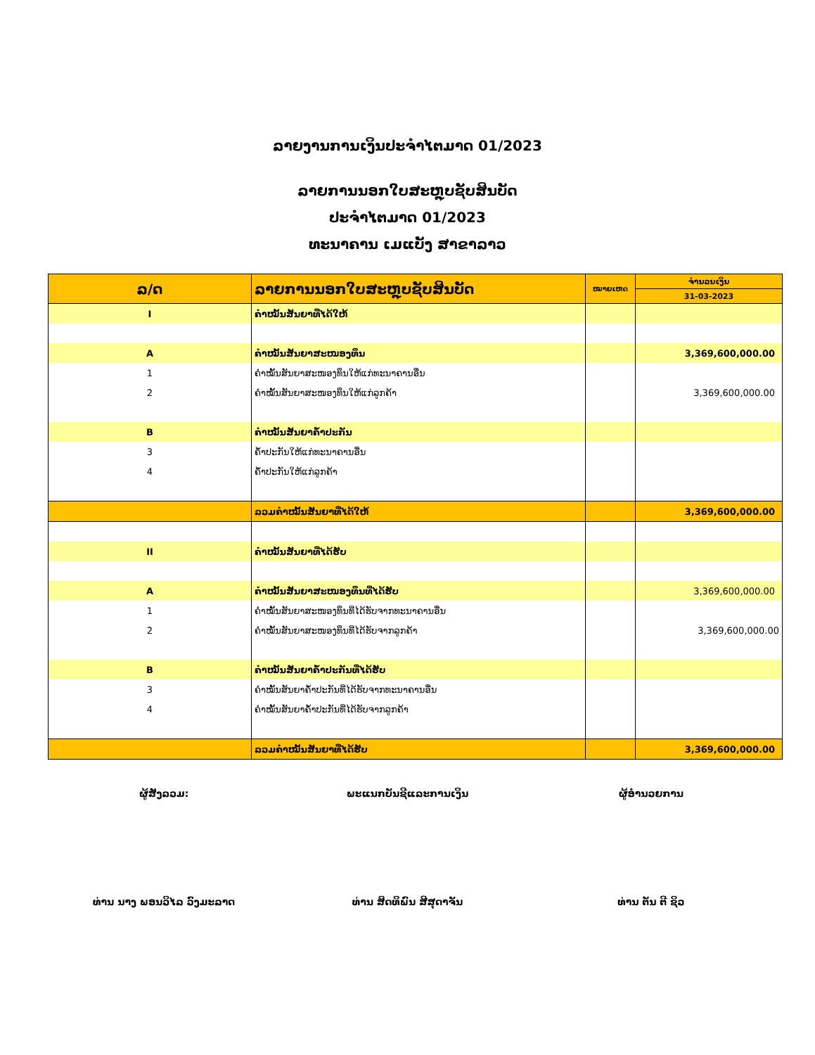ລາຍງານການເງິນປະຈຳໄຕມາດ 01/2023
ລາຍການນອກໃບສະຫຼຸບຊັບສິນບັດ
ປະຈຳໄຕມາດ 01/2023
ທະນາຄານ ເມແບັງ ສາຂາລາວ
| ລ/ດ | ລາຍການນອກໃບສະຫຼຸບຊັບສິນບັດ | ໝາຍເຫດ | ຈຳນວນເງິນ |
| --- | --- | --- | --- |
| | | | 31-03-2023 |
| I | ຄຳໝັ້ນສັນຍາທີ່ໄດ້ໃຫ້ | | |
| A | ຄຳໝັ້ນສັນຍາສະໜອງທຶນ | | 3,369,600,000.00 |
| 1 | ຄຳໝັ້ນສັນຍາສະໜອງທຶນໃຫ້ແກ່ທະນາຄານອື່ນ | | |
| 2 | ຄຳໝັ້ນສັນຍາສະໜອງທຶນໃຫ້ແກ່ລູກຄ້າ | | 3,369,600,000.00 |
| B | ຄຳໝັ້ນສັນຍາຄ້ຳປະກັນ | | |
| 3 | ຄ້ຳປະກັນໃຫ້ແກ່ທະນາຄານອື່ນ | | |
| 4 | ຄ້ຳປະກັນໃຫ້ແກ່ລູກຄ້າ | | |
| | ລວມຄຳໝັ້ນສັນຍາທີ່ໄດ້ໃຫ້ | | 3,369,600,000.00 |
| II | ຄຳໝັ້ນສັນຍາທີ່ໄດ້ຮັບ | | |
| A | ຄຳໝັ້ນສັນຍາສະໜອງທຶນທີ່ໄດ້ຮັບ | | 3,369,600,000.00 |
| 1 | ຄຳໝັ້ນສັນຍາສະໜອງທຶນທີ່ໄດ້ຮັບຈາກທະນາຄານອື່ນ | | |
| 2 | ຄຳໝັ້ນສັນຍາສະໜອງທຶນທີ່ໄດ້ຮັບຈາກລູກຄ້າ | | 3,369,600,000.00 |
| B | ຄຳໝັ້ນສັນຍາຄ້ຳປະກັນທີ່ໄດ້ຮັບ | | |
| 3 | ຄຳໝັ້ນສັນຍາຄ້ຳປະກັນທີ່ໄດ້ຮັບຈາກທະນາຄານອື່ນ | | |
| 4 | ຄຳໝັ້ນສັນຍາຄ້ຳປະກັນທີ່ໄດ້ຮັບຈາກລູກຄ້າ | | |
| | ລວມຄຳໝັ້ນສັນຍາທີ່ໄດ້ຮັບ | | 3,369,600,000.00 |
ຜູ້ສັງລວມ:
ທ່ານ ນາງ ພອນວິໄລ ວົງມະລາດ
ພະແນກບັນຊີແລະການເງິນ
ທ່ານ ສິດທິພົນ ສີສຸດາຈັນ
ຜູ້ອຳນວຍການ
ທ່ານ ຕັນ ຕີ ຊິວ